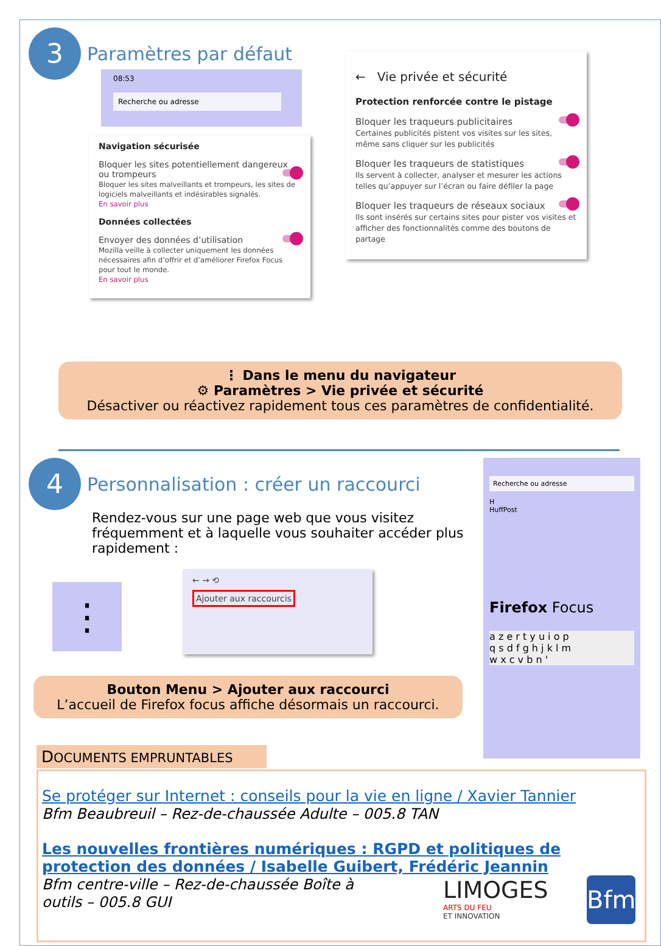3 Paramètres par défaut
08:53
Recherche ou adresse
Navigation sécurisée
Bloquer les sites potentiellement dangereux ou trompeurs
Bloquer les sites malveillants et trompeurs, les sites de logiciels malveillants et indésirables signalés.
En savoir plus
Données collectées
Envoyer des données d’utilisation
Mozilla veille à collecter uniquement les données nécessaires afin d’offrir et d’améliorer Firefox Focus pour tout le monde.
En savoir plus
← Vie privée et sécurité
Protection renforcée contre le pistage
Bloquer les traqueurs publicitaires
Certaines publicités pistent vos visites sur les sites, même sans cliquer sur les publicités
Bloquer les traqueurs de statistiques
Ils servent à collecter, analyser et mesurer les actions telles qu’appuyer sur l’écran ou faire défiler la page
Bloquer les traqueurs de réseaux sociaux
Ils sont insérés sur certains sites pour pister vos visites et afficher des fonctionnalités comme des boutons de partage
⋮ Dans le menu du navigateur
⚙ Paramètres > Vie privée et sécurité
Désactiver ou réactivez rapidement tous ces paramètres de confidentialité.
4 Personnalisation : créer un raccourci
Rendez-vous sur une page web que vous visitez fréquemment et à laquelle vous souhaiter accéder plus rapidement :
⋮
← → ⟲
Ajouter aux raccourcis
Recherche ou adresse
H
HuffPost
Firefox Focus
a z e r t y u i o p
q s d f g h j k l m
w x c v b n '
Bouton Menu > Ajouter aux raccourci
L’accueil de Firefox focus affiche désormais un raccourci.
DOCUMENTS EMPRUNTABLES
Se protéger sur Internet : conseils pour la vie en ligne / Xavier Tannier
Bfm Beaubreuil – Rez-de-chaussée Adulte – 005.8 TAN
Les nouvelles frontières numériques : RGPD et politiques de protection des données / Isabelle Guibert, Frédéric Jeannin
Bfm centre-ville – Rez-de-chaussée Boîte à
outils – 005.8 GUI
LIMOGES
ARTS DU FEU
ET INNOVATION
Bfm